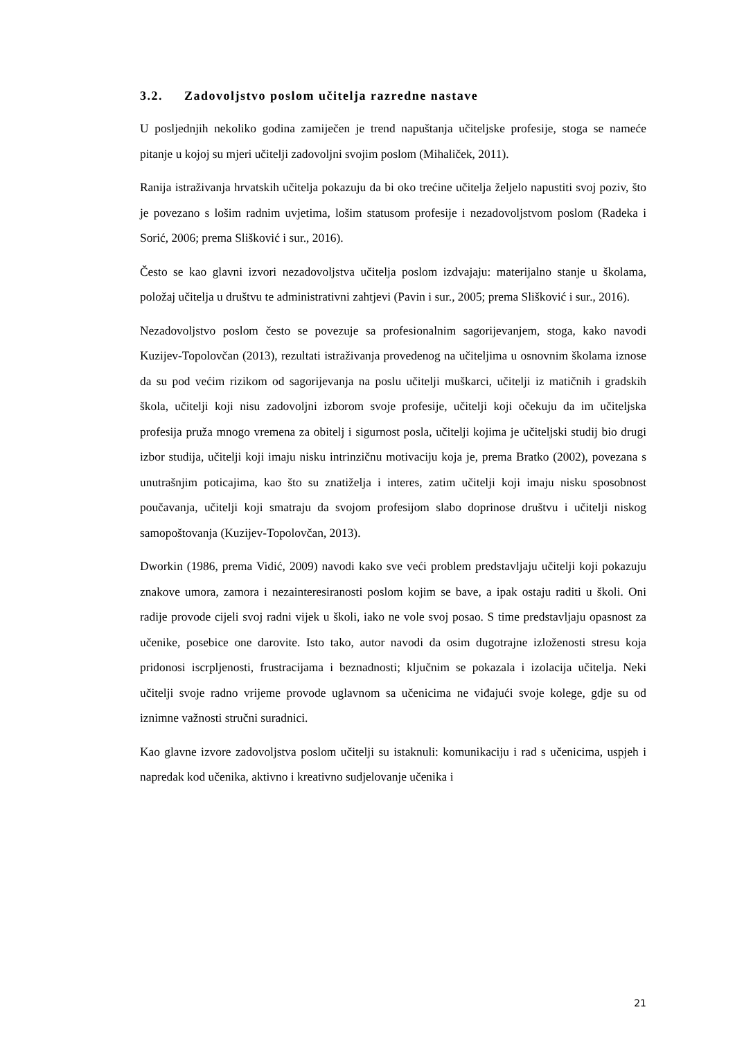3.2. Zadovoljstvo poslom učitelja razredne nastave
U posljednjih nekoliko godina zamiječen je trend napuštanja učiteljske profesije, stoga se nameće pitanje u kojoj su mjeri učitelji zadovoljni svojim poslom (Mihaliček, 2011).
Ranija istraživanja hrvatskih učitelja pokazuju da bi oko trećine učitelja željelo napustiti svoj poziv, što je povezano s lošim radnim uvjetima, lošim statusom profesije i nezadovoljstvom poslom (Radeka i Sorić, 2006; prema Slišković i sur., 2016).
Često se kao glavni izvori nezadovoljstva učitelja poslom izdvajaju: materijalno stanje u školama, položaj učitelja u društvu te administrativni zahtjevi (Pavin i sur., 2005; prema Slišković i sur., 2016).
Nezadovoljstvo poslom često se povezuje sa profesionalnim sagorijevanjem, stoga, kako navodi Kuzijev-Topolovčan (2013), rezultati istraživanja provedenog na učiteljima u osnovnim školama iznose da su pod većim rizikom od sagorijevanja na poslu učitelji muškarci, učitelji iz matičnih i gradskih škola, učitelji koji nisu zadovoljni izborom svoje profesije, učitelji koji očekuju da im učiteljska profesija pruža mnogo vremena za obitelj i sigurnost posla, učitelji kojima je učiteljski studij bio drugi izbor studija, učitelji koji imaju nisku intrinzičnu motivaciju koja je, prema Bratko (2002), povezana s unutrašnjim poticajima, kao što su znatiželja i interes, zatim učitelji koji imaju nisku sposobnost poučavanja, učitelji koji smatraju da svojom profesijom slabo doprinose društvu i učitelji niskog samopoštovanja (Kuzijev-Topolovčan, 2013).
Dworkin (1986, prema Vidić, 2009) navodi kako sve veći problem predstavljaju učitelji koji pokazuju znakove umora, zamora i nezainteresiranosti poslom kojim se bave, a ipak ostaju raditi u školi. Oni radije provode cijeli svoj radni vijek u školi, iako ne vole svoj posao. S time predstavljaju opasnost za učenike, posebice one darovite. Isto tako, autor navodi da osim dugotrajne izloženosti stresu koja pridonosi iscrpljenosti, frustracijama i beznadnosti; ključnim se pokazala i izolacija učitelja. Neki učitelji svoje radno vrijeme provode uglavnom sa učenicima ne viđajući svoje kolege, gdje su od iznimne važnosti stručni suradnici.
Kao glavne izvore zadovoljstva poslom učitelji su istaknuli: komunikaciju i rad s učenicima, uspjeh i napredak kod učenika, aktivno i kreativno sudjelovanje učenika i
21